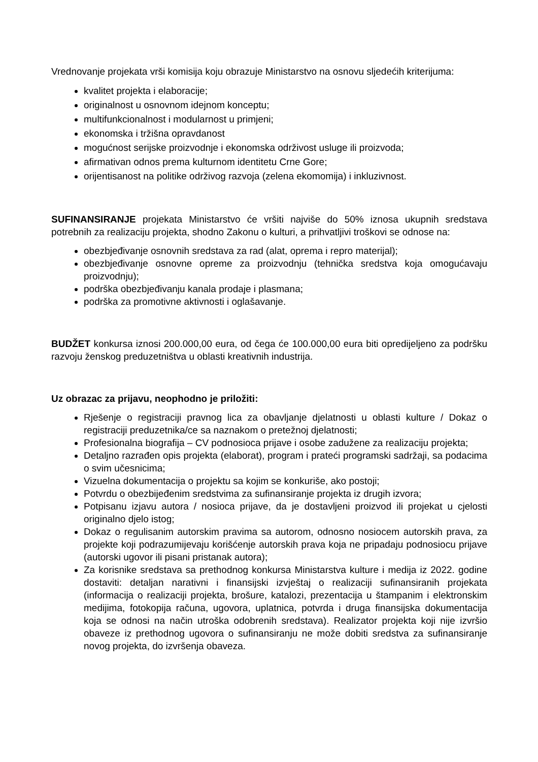Vrednovanje projekata vrši komisija koju obrazuje Ministarstvo na osnovu sljedećih kriterijuma:
kvalitet projekta i elaboracije;
originalnost u osnovnom idejnom konceptu;
multifunkcionalnost i modularnost u primjeni;
ekonomska i tržišna opravdanost
mogućnost serijske proizvodnje i ekonomska održivost usluge ili proizvoda;
afirmativan odnos prema kulturnom identitetu Crne Gore;
orijentisanost na politike održivog razvoja (zelena ekomomija) i inkluzivnost.
SUFINANSIRANJE projekata Ministarstvo će vršiti najviše do 50% iznosa ukupnih sredstava potrebnih za realizaciju projekta, shodno Zakonu o kulturi, a prihvatljivi troškovi se odnose na:
obezbjeđivanje osnovnih sredstava za rad (alat, oprema i repro materijal);
obezbjeđivanje osnovne opreme za proizvodnju (tehnička sredstva koja omogućavaju proizvodnju);
podrška obezbjeđivanju kanala prodaje i plasmana;
podrška za promotivne aktivnosti i oglašavanje.
BUDŽET konkursa iznosi 200.000,00 eura, od čega će 100.000,00 eura biti opredijeljeno za podršku razvoju ženskog preduzetništva u oblasti kreativnih industrija.
Uz obrazac za prijavu, neophodno je priložiti:
Rješenje o registraciji pravnog lica za obavljanje djelatnosti u oblasti kulture / Dokaz o registraciji preduzetnika/ce sa naznakom o pretežnoj djelatnosti;
Profesionalna biografija – CV podnosioca prijave i osobe zadužene za realizaciju projekta;
Detaljno razrađen opis projekta (elaborat), program i prateći programski sadržaji, sa podacima o svim učesnicima;
Vizuelna dokumentacija o projektu sa kojim se konkuriše, ako postoji;
Potvrdu o obezbijeđenim sredstvima za sufinansiranje projekta iz drugih izvora;
Potpisanu izjavu autora / nosioca prijave, da je dostavljeni proizvod ili projekat u cjelosti originalno djelo istog;
Dokaz o regulisanim autorskim pravima sa autorom, odnosno nosiocem autorskih prava, za projekte koji podrazumijevaju korišćenje autorskih prava koja ne pripadaju podnosiocu prijave (autorski ugovor ili pisani pristanak autora);
Za korisnike sredstava sa prethodnog konkursa Ministarstva kulture i medija iz 2022. godine dostaviti: detaljan narativni i finansijski izvještaj o realizaciji sufinansiranih projekata (informacija o realizaciji projekta, brošure, katalozi, prezentacija u štampanim i elektronskim medijima, fotokopija računa, ugovora, uplatnica, potvrda i druga finansijska dokumentacija koja se odnosi na način utroška odobrenih sredstava). Realizator projekta koji nije izvršio obaveze iz prethodnog ugovora o sufinansiranju ne može dobiti sredstva za sufinansiranje novog projekta, do izvršenja obaveza.